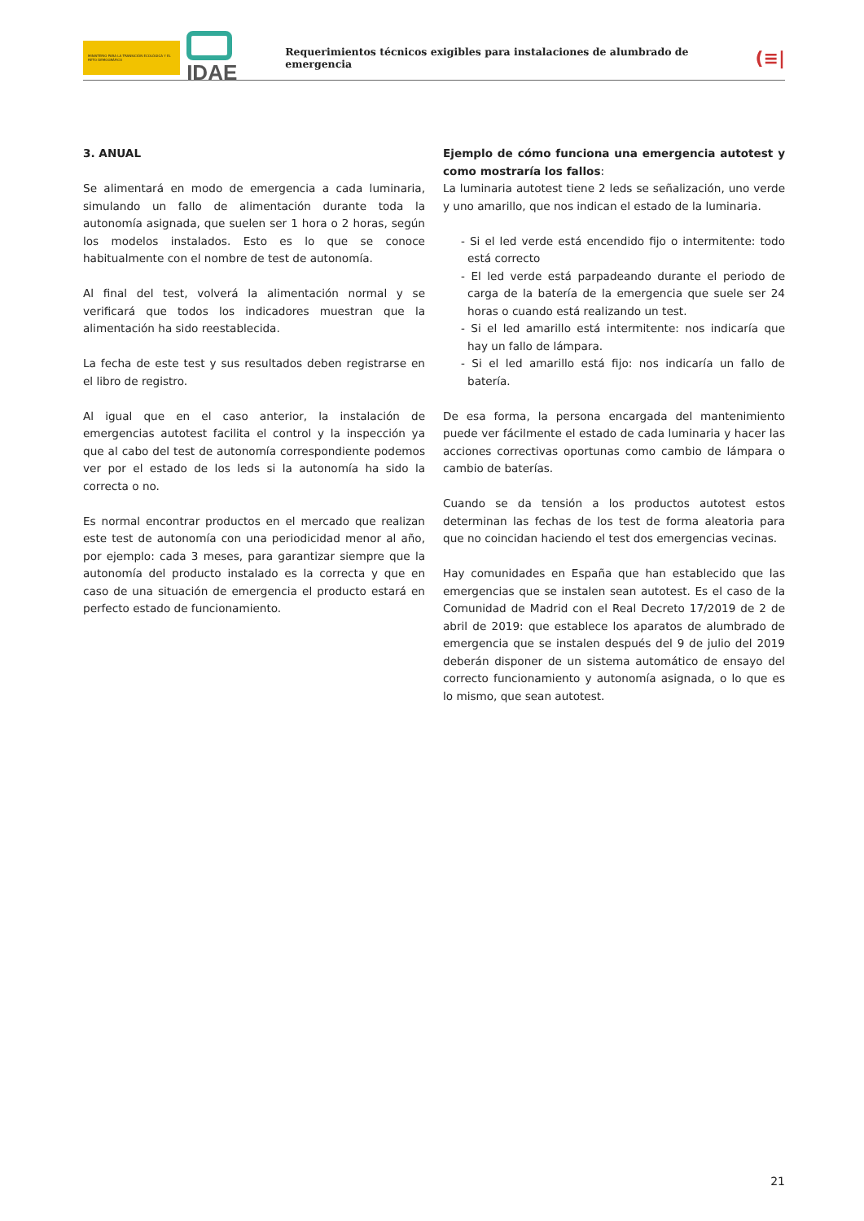MINISTERIO PARA LA TRANSICIÓN ECOLÓGICA Y EL RETO DEMOGRÁFICO
IDAE
Requerimientos técnicos exigibles para instalaciones de alumbrado de emergencia
(≡|
3. ANUAL
Se alimentará en modo de emergencia a cada luminaria, simulando un fallo de alimentación durante toda la autonomía asignada, que suelen ser 1 hora o 2 horas, según los modelos instalados. Esto es lo que se conoce habitualmente con el nombre de test de autonomía.
Al final del test, volverá la alimentación normal y se verificará que todos los indicadores muestran que la alimentación ha sido reestablecida.
La fecha de este test y sus resultados deben registrarse en el libro de registro.
Al igual que en el caso anterior, la instalación de emergencias autotest facilita el control y la inspección ya que al cabo del test de autonomía correspondiente podemos ver por el estado de los leds si la autonomía ha sido la correcta o no.
Es normal encontrar productos en el mercado que realizan este test de autonomía con una periodicidad menor al año, por ejemplo: cada 3 meses, para garantizar siempre que la autonomía del producto instalado es la correcta y que en caso de una situación de emergencia el producto estará en perfecto estado de funcionamiento.
Ejemplo de cómo funciona una emergencia autotest y como mostraría los fallos:
La luminaria autotest tiene 2 leds se señalización, uno verde y uno amarillo, que nos indican el estado de la luminaria.
- Si el led verde está encendido fijo o intermitente: todo está correcto
- El led verde está parpadeando durante el periodo de carga de la batería de la emergencia que suele ser 24 horas o cuando está realizando un test.
- Si el led amarillo está intermitente: nos indicaría que hay un fallo de lámpara.
- Si el led amarillo está fijo: nos indicaría un fallo de batería.
De esa forma, la persona encargada del mantenimiento puede ver fácilmente el estado de cada luminaria y hacer las acciones correctivas oportunas como cambio de lámpara o cambio de baterías.
Cuando se da tensión a los productos autotest estos determinan las fechas de los test de forma aleatoria para que no coincidan haciendo el test dos emergencias vecinas.
Hay comunidades en España que han establecido que las emergencias que se instalen sean autotest. Es el caso de la Comunidad de Madrid con el Real Decreto 17/2019 de 2 de abril de 2019: que establece los aparatos de alumbrado de emergencia que se instalen después del 9 de julio del 2019 deberán disponer de un sistema automático de ensayo del correcto funcionamiento y autonomía asignada, o lo que es lo mismo, que sean autotest.
21